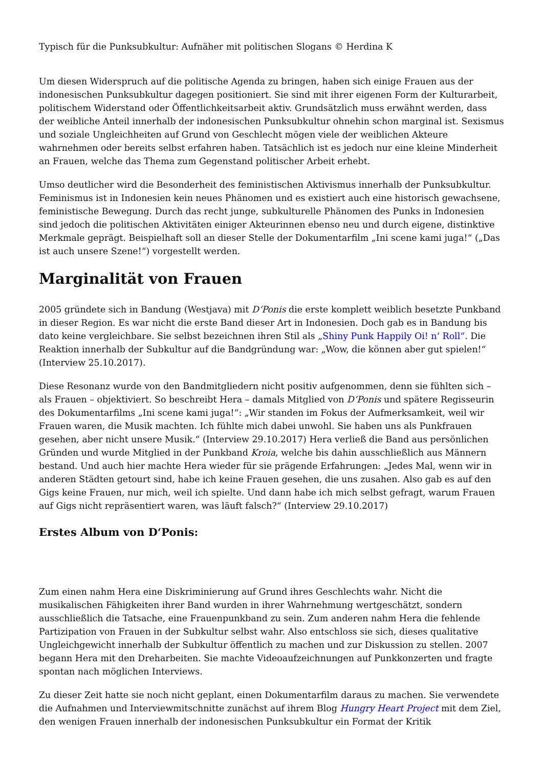Typisch für die Punksubkultur: Aufnäher mit politischen Slogans © Herdina K
Um diesen Widerspruch auf die politische Agenda zu bringen, haben sich einige Frauen aus der indonesischen Punksubkultur dagegen positioniert. Sie sind mit ihrer eigenen Form der Kulturarbeit, politischem Widerstand oder Öffentlichkeitsarbeit aktiv. Grundsätzlich muss erwähnt werden, dass der weibliche Anteil innerhalb der indonesischen Punksubkultur ohnehin schon marginal ist. Sexismus und soziale Ungleichheiten auf Grund von Geschlecht mögen viele der weiblichen Akteure wahrnehmen oder bereits selbst erfahren haben. Tatsächlich ist es jedoch nur eine kleine Minderheit an Frauen, welche das Thema zum Gegenstand politischer Arbeit erhebt.
Umso deutlicher wird die Besonderheit des feministischen Aktivismus innerhalb der Punksubkultur. Feminismus ist in Indonesien kein neues Phänomen und es existiert auch eine historisch gewachsene, feministische Bewegung. Durch das recht junge, subkulturelle Phänomen des Punks in Indonesien sind jedoch die politischen Aktivitäten einiger Akteurinnen ebenso neu und durch eigene, distinktive Merkmale geprägt. Beispielhaft soll an dieser Stelle der Dokumentarfilm „Ini scene kami juga!“ („Das ist auch unsere Szene!“) vorgestellt werden.
Marginalität von Frauen
2005 gründete sich in Bandung (Westjava) mit D‘Ponis die erste komplett weiblich besetzte Punkband in dieser Region. Es war nicht die erste Band dieser Art in Indonesien. Doch gab es in Bandung bis dato keine vergleichbare. Sie selbst bezeichnen ihren Stil als „Shiny Punk Happily Oi! n‘ Roll“. Die Reaktion innerhalb der Subkultur auf die Bandgründung war: „Wow, die können aber gut spielen!“ (Interview 25.10.2017).
Diese Resonanz wurde von den Bandmitgliedern nicht positiv aufgenommen, denn sie fühlten sich – als Frauen – objektiviert. So beschreibt Hera – damals Mitglied von D‘Ponis und spätere Regisseurin des Dokumentarfilms „Ini scene kami juga!“: „Wir standen im Fokus der Aufmerksamkeit, weil wir Frauen waren, die Musik machten. Ich fühlte mich dabei unwohl. Sie haben uns als Punkfrauen gesehen, aber nicht unsere Musik.“ (Interview 29.10.2017) Hera verließ die Band aus persönlichen Gründen und wurde Mitglied in der Punkband Kroia, welche bis dahin ausschließlich aus Männern bestand. Und auch hier machte Hera wieder für sie prägende Erfahrungen: „Jedes Mal, wenn wir in anderen Städten getourt sind, habe ich keine Frauen gesehen, die uns zusahen. Also gab es auf den Gigs keine Frauen, nur mich, weil ich spielte. Und dann habe ich mich selbst gefragt, warum Frauen auf Gigs nicht repräsentiert waren, was läuft falsch?“ (Interview 29.10.2017)
Erstes Album von D‘Ponis:
Zum einen nahm Hera eine Diskriminierung auf Grund ihres Geschlechts wahr. Nicht die musikalischen Fähigkeiten ihrer Band wurden in ihrer Wahrnehmung wertgeschätzt, sondern ausschließlich die Tatsache, eine Frauenpunkband zu sein. Zum anderen nahm Hera die fehlende Partizipation von Frauen in der Subkultur selbst wahr. Also entschloss sie sich, dieses qualitative Ungleichgewicht innerhalb der Subkultur öffentlich zu machen und zur Diskussion zu stellen. 2007 begann Hera mit den Dreharbeiten. Sie machte Videoaufzeichnungen auf Punkkonzerten und fragte spontan nach möglichen Interviews.
Zu dieser Zeit hatte sie noch nicht geplant, einen Dokumentarfilm daraus zu machen. Sie verwendete die Aufnahmen und Interviewmitschnitte zunächst auf ihrem Blog Hungry Heart Project mit dem Ziel, den wenigen Frauen innerhalb der indonesischen Punksubkultur ein Format der Kritik